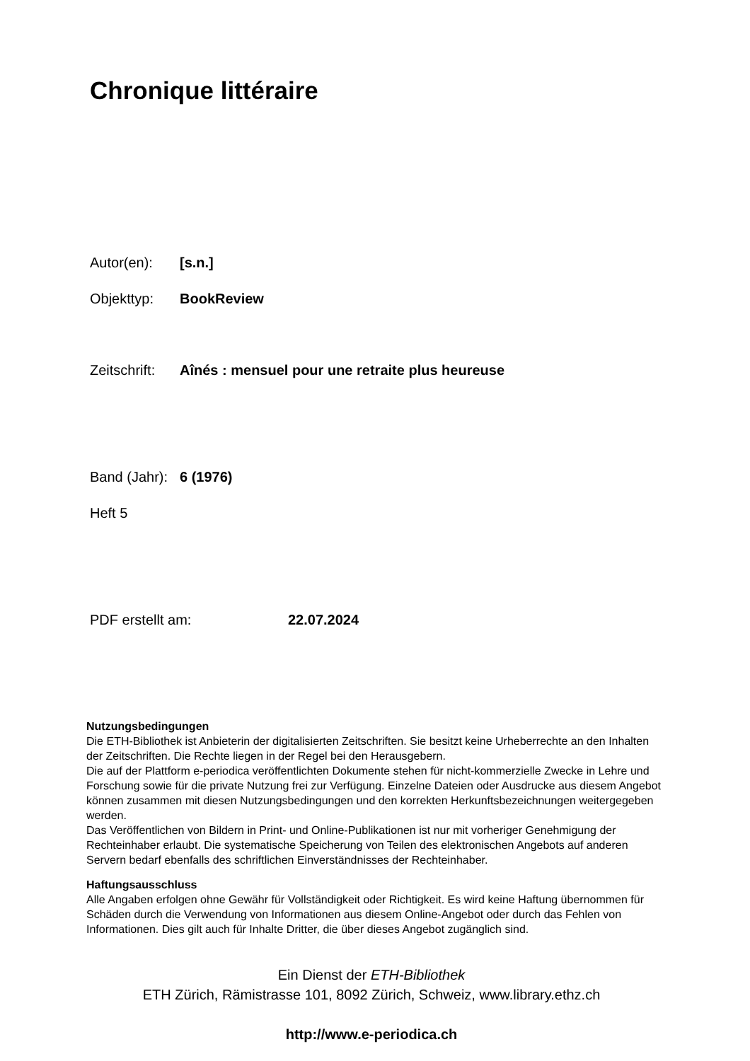Chronique littéraire
Autor(en): [s.n.]
Objekttyp: BookReview
Zeitschrift: Aînés : mensuel pour une retraite plus heureuse
Band (Jahr): 6 (1976)
Heft 5
PDF erstellt am: 22.07.2024
Nutzungsbedingungen
Die ETH-Bibliothek ist Anbieterin der digitalisierten Zeitschriften. Sie besitzt keine Urheberrechte an den Inhalten der Zeitschriften. Die Rechte liegen in der Regel bei den Herausgebern.
Die auf der Plattform e-periodica veröffentlichten Dokumente stehen für nicht-kommerzielle Zwecke in Lehre und Forschung sowie für die private Nutzung frei zur Verfügung. Einzelne Dateien oder Ausdrucke aus diesem Angebot können zusammen mit diesen Nutzungsbedingungen und den korrekten Herkunftsbezeichnungen weitergegeben werden.
Das Veröffentlichen von Bildern in Print- und Online-Publikationen ist nur mit vorheriger Genehmigung der Rechteinhaber erlaubt. Die systematische Speicherung von Teilen des elektronischen Angebots auf anderen Servern bedarf ebenfalls des schriftlichen Einverständnisses der Rechteinhaber.
Haftungsausschluss
Alle Angaben erfolgen ohne Gewähr für Vollständigkeit oder Richtigkeit. Es wird keine Haftung übernommen für Schäden durch die Verwendung von Informationen aus diesem Online-Angebot oder durch das Fehlen von Informationen. Dies gilt auch für Inhalte Dritter, die über dieses Angebot zugänglich sind.
Ein Dienst der ETH-Bibliothek
ETH Zürich, Rämistrasse 101, 8092 Zürich, Schweiz, www.library.ethz.ch
http://www.e-periodica.ch